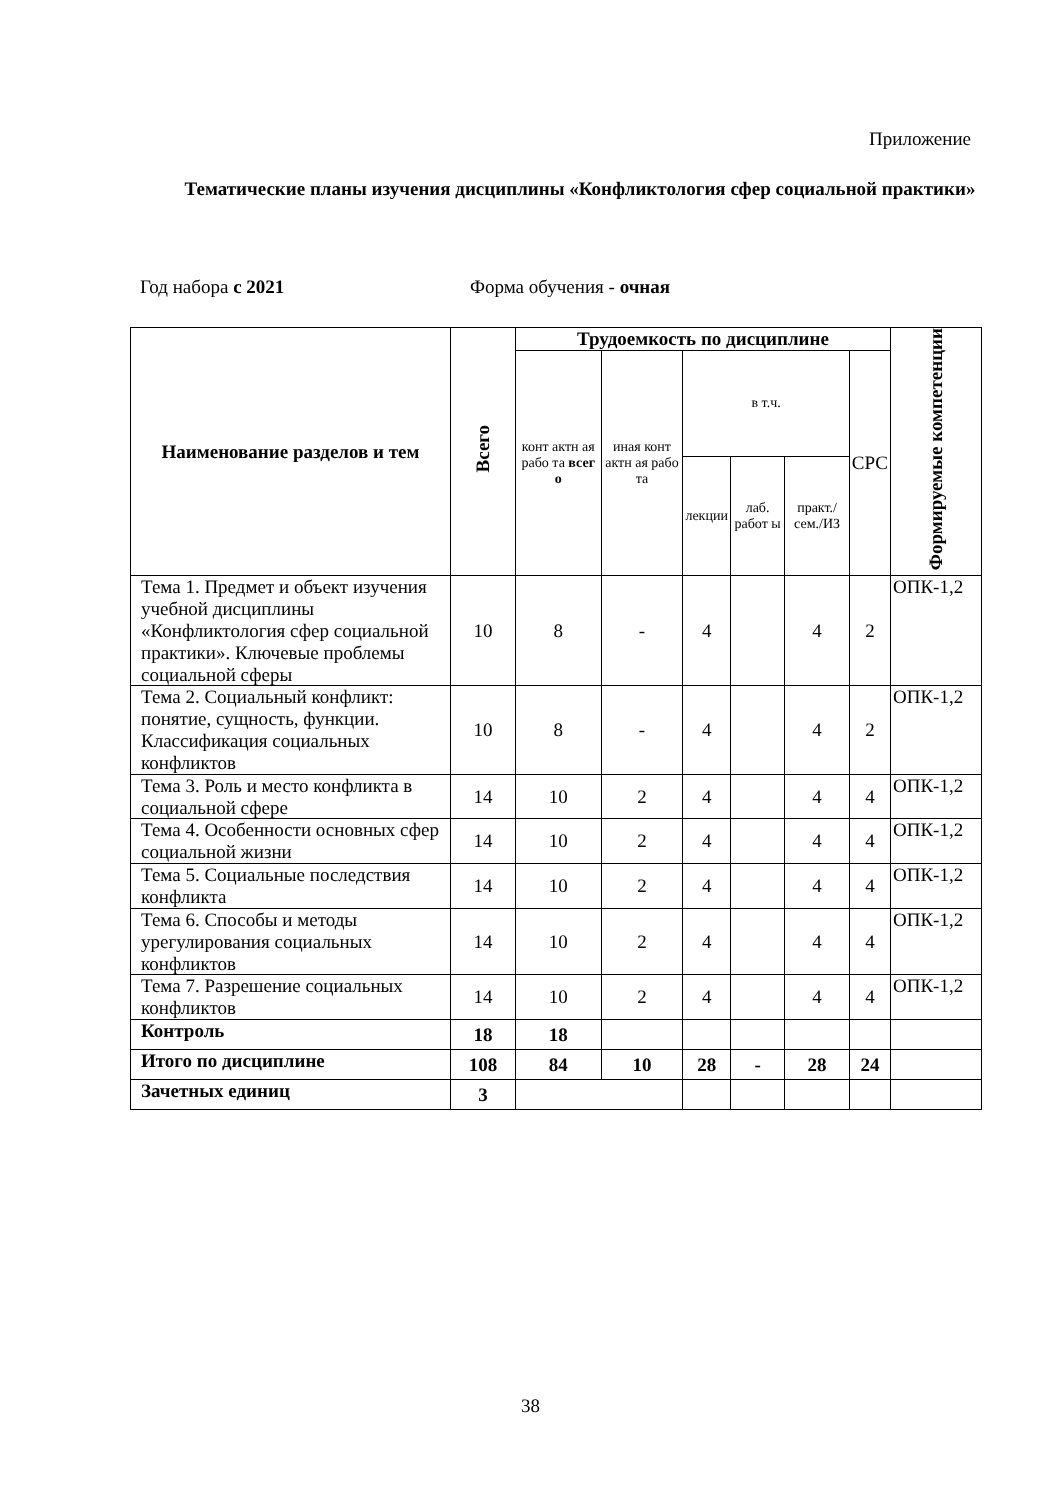Приложение
Тематические планы изучения дисциплины «Конфликтология сфер социальной практики»
Год набора с 2021 Форма обучения - очная
| Наименование разделов и тем | Всего | Трудоемкость по дисциплине | | | | | | Формируемые компетенции |
| --- | --- | --- | --- | --- | --- | --- | --- | --- |
| | | конт актн ая рабо та всег о | иная конт актн ая рабо та | в т.ч. | | | СРС | |
| | | | | лекции | лаб. работ ы | практ./ сем./ИЗ | | |
| Тема 1. Предмет и объект изучения учебной дисциплины «Конфликтология сфер социальной практики». Ключевые проблемы социальной сферы | 10 | 8 | - | 4 | | 4 | 2 | ОПК-1,2 |
| Тема 2. Социальный конфликт: понятие, сущность, функции. Классификация социальных конфликтов | 10 | 8 | - | 4 | | 4 | 2 | ОПК-1,2 |
| Тема 3. Роль и место конфликта в социальной сфере | 14 | 10 | 2 | 4 | | 4 | 4 | ОПК-1,2 |
| Тема 4. Особенности основных сфер социальной жизни | 14 | 10 | 2 | 4 | | 4 | 4 | ОПК-1,2 |
| Тема 5. Социальные последствия конфликта | 14 | 10 | 2 | 4 | | 4 | 4 | ОПК-1,2 |
| Тема 6. Способы и методы урегулирования социальных конфликтов | 14 | 10 | 2 | 4 | | 4 | 4 | ОПК-1,2 |
| Тема 7. Разрешение социальных конфликтов | 14 | 10 | 2 | 4 | | 4 | 4 | ОПК-1,2 |
| Контроль | 18 | 18 | | | | | | |
| Итого по дисциплине | 108 | 84 | 10 | 28 | - | 28 | 24 | |
| Зачетных единиц | 3 | | | | | | | |
38